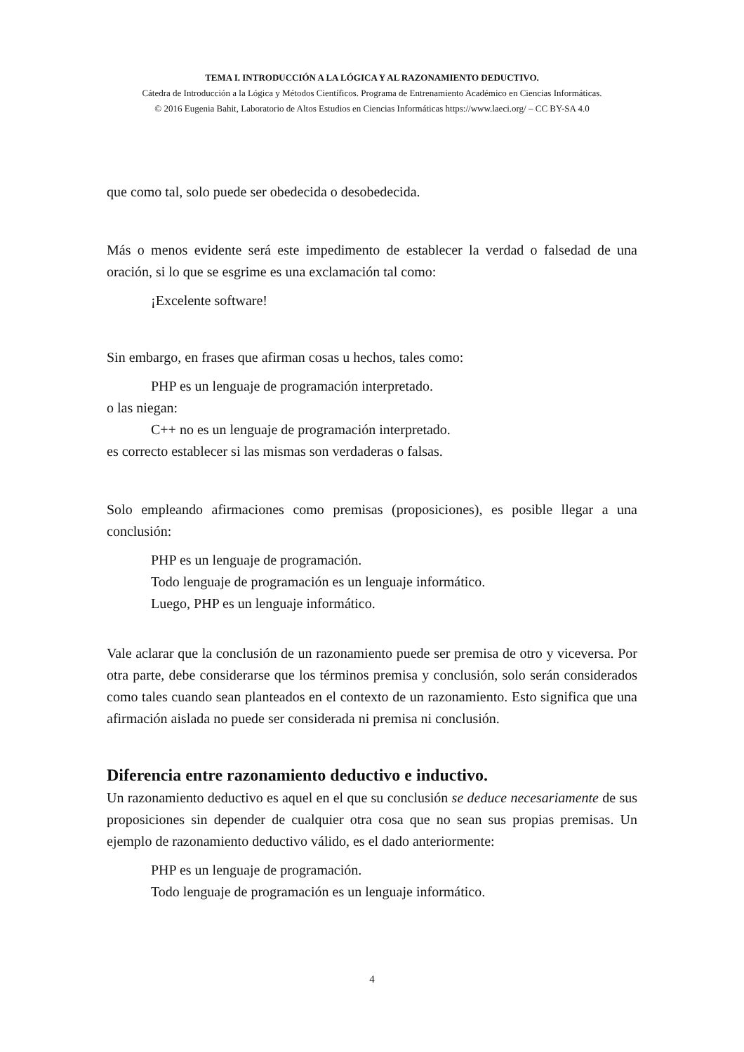TEMA I. INTRODUCCIÓN A LA LÓGICA Y AL RAZONAMIENTO DEDUCTIVO.
Cátedra de Introducción a la Lógica y Métodos Científicos. Programa de Entrenamiento Académico en Ciencias Informáticas.
© 2016 Eugenia Bahit, Laboratorio de Altos Estudios en Ciencias Informáticas https://www.laeci.org/ – CC BY-SA 4.0
que como tal, solo puede ser obedecida o desobedecida.
Más o menos evidente será este impedimento de establecer la verdad o falsedad de una oración, si lo que se esgrime es una exclamación tal como:
¡Excelente software!
Sin embargo, en frases que afirman cosas u hechos, tales como:
PHP es un lenguaje de programación interpretado.
o las niegan:
C++ no es un lenguaje de programación interpretado.
es correcto establecer si las mismas son verdaderas o falsas.
Solo empleando afirmaciones como premisas (proposiciones), es posible llegar a una conclusión:
PHP es un lenguaje de programación.
Todo lenguaje de programación es un lenguaje informático.
Luego, PHP es un lenguaje informático.
Vale aclarar que la conclusión de un razonamiento puede ser premisa de otro y viceversa. Por otra parte, debe considerarse que los términos premisa y conclusión, solo serán considerados como tales cuando sean planteados en el contexto de un razonamiento. Esto significa que una afirmación aislada no puede ser considerada ni premisa ni conclusión.
Diferencia entre razonamiento deductivo e inductivo.
Un razonamiento deductivo es aquel en el que su conclusión se deduce necesariamente de sus proposiciones sin depender de cualquier otra cosa que no sean sus propias premisas. Un ejemplo de razonamiento deductivo válido, es el dado anteriormente:
PHP es un lenguaje de programación.
Todo lenguaje de programación es un lenguaje informático.
4